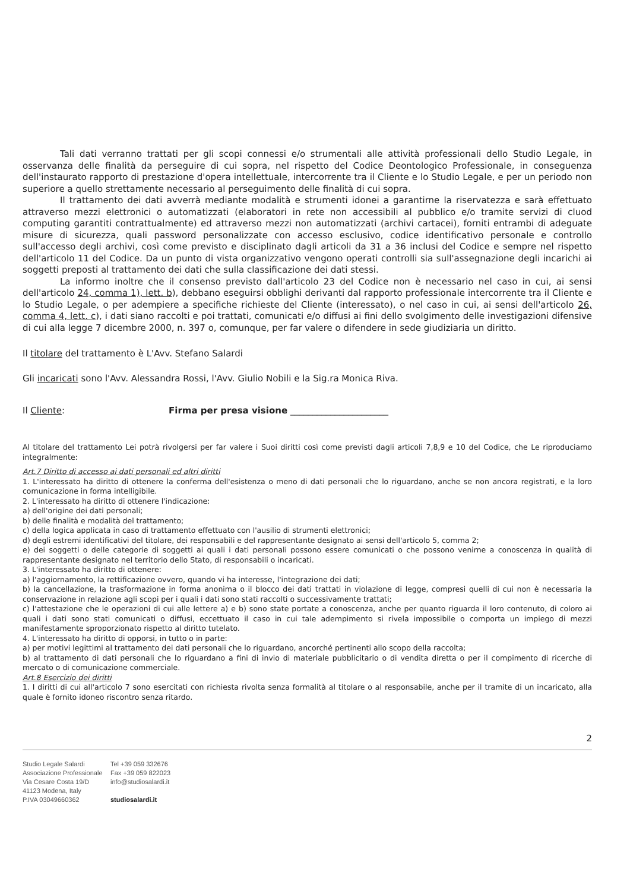Tali dati verranno trattati per gli scopi connessi e/o strumentali alle attività professionali dello Studio Legale, in osservanza delle finalità da perseguire di cui sopra, nel rispetto del Codice Deontologico Professionale, in conseguenza dell'instaurato rapporto di prestazione d'opera intellettuale, intercorrente tra il Cliente e lo Studio Legale, e per un periodo non superiore a quello strettamente necessario al perseguimento delle finalità di cui sopra.
Il trattamento dei dati avverrà mediante modalità e strumenti idonei a garantirne la riservatezza e sarà effettuato attraverso mezzi elettronici o automatizzati (elaboratori in rete non accessibili al pubblico e/o tramite servizi di cluod computing garantiti contrattualmente) ed attraverso mezzi non automatizzati (archivi cartacei), forniti entrambi di adeguate misure di sicurezza, quali password personalizzate con accesso esclusivo, codice identificativo personale e controllo sull'accesso degli archivi, così come previsto e disciplinato dagli articoli da 31 a 36 inclusi del Codice e sempre nel rispetto dell'articolo 11 del Codice. Da un punto di vista organizzativo vengono operati controlli sia sull'assegnazione degli incarichi ai soggetti preposti al trattamento dei dati che sulla classificazione dei dati stessi.
La informo inoltre che il consenso previsto dall'articolo 23 del Codice non è necessario nel caso in cui, ai sensi dell'articolo 24, comma 1), lett. b), debbano eseguirsi obblighi derivanti dal rapporto professionale intercorrente tra il Cliente e lo Studio Legale, o per adempiere a specifiche richieste del Cliente (interessato), o nel caso in cui, ai sensi dell'articolo 26, comma 4, lett. c), i dati siano raccolti e poi trattati, comunicati e/o diffusi ai fini dello svolgimento delle investigazioni difensive di cui alla legge 7 dicembre 2000, n. 397 o, comunque, per far valere o difendere in sede giudiziaria un diritto.
Il titolare del trattamento è L'Avv. Stefano Salardi
Gli incaricati sono l'Avv. Alessandra Rossi, l'Avv. Giulio Nobili e la Sig.ra Monica Riva.
Il Cliente: Firma per presa visione ______________________
Al titolare del trattamento Lei potrà rivolgersi per far valere i Suoi diritti così come previsti dagli articoli 7,8,9 e 10 del Codice, che Le riproduciamo integralmente:
Art.7 Diritto di accesso ai dati personali ed altri diritti
1. L'interessato ha diritto di ottenere la conferma dell'esistenza o meno di dati personali che lo riguardano, anche se non ancora registrati, e la loro comunicazione in forma intelligibile.
2. L'interessato ha diritto di ottenere l'indicazione:
a) dell'origine dei dati personali;
b) delle finalità e modalità del trattamento;
c) della logica applicata in caso di trattamento effettuato con l'ausilio di strumenti elettronici;
d) degli estremi identificativi del titolare, dei responsabili e del rappresentante designato ai sensi dell'articolo 5, comma 2;
e) dei soggetti o delle categorie di soggetti ai quali i dati personali possono essere comunicati o che possono venirne a conoscenza in qualità di rappresentante designato nel territorio dello Stato, di responsabili o incaricati.
3. L'interessato ha diritto di ottenere:
a) l'aggiornamento, la rettificazione ovvero, quando vi ha interesse, l'integrazione dei dati;
b) la cancellazione, la trasformazione in forma anonima o il blocco dei dati trattati in violazione di legge, compresi quelli di cui non è necessaria la conservazione in relazione agli scopi per i quali i dati sono stati raccolti o successivamente trattati;
c) l'attestazione che le operazioni di cui alle lettere a) e b) sono state portate a conoscenza, anche per quanto riguarda il loro contenuto, di coloro ai quali i dati sono stati comunicati o diffusi, eccettuato il caso in cui tale adempimento si rivela impossibile o comporta un impiego di mezzi manifestamente sproporzionato rispetto al diritto tutelato.
4. L'interessato ha diritto di opporsi, in tutto o in parte:
a) per motivi legittimi al trattamento dei dati personali che lo riguardano, ancorché pertinenti allo scopo della raccolta;
b) al trattamento di dati personali che lo riguardano a fini di invio di materiale pubblicitario o di vendita diretta o per il compimento di ricerche di mercato o di comunicazione commerciale.
Art.8 Esercizio dei diritti
1. I diritti di cui all'articolo 7 sono esercitati con richiesta rivolta senza formalità al titolare o al responsabile, anche per il tramite di un incaricato, alla quale è fornito idoneo riscontro senza ritardo.
2
Studio Legale Salardi
Associazione Professionale
Via Cesare Costa 19/D
41123 Modena, Italy
P.IVA 03049660362
Tel +39 059 332676
Fax +39 059 822023
info@studiosalardi.it
studiosalardi.it